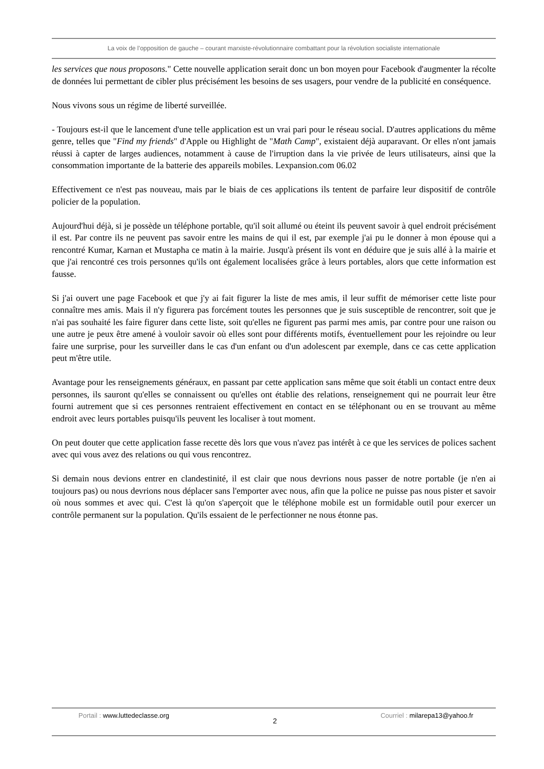La voix de l’opposition de gauche – courant marxiste-révolutionnaire combattant pour la révolution socialiste internationale
les services que nous proposons." Cette nouvelle application serait donc un bon moyen pour Facebook d'augmenter la récolte de données lui permettant de cibler plus précisément les besoins de ses usagers, pour vendre de la publicité en conséquence.
Nous vivons sous un régime de liberté surveillée.
- Toujours est-il que le lancement d'une telle application est un vrai pari pour le réseau social. D'autres applications du même genre, telles que "Find my friends" d'Apple ou Highlight de "Math Camp", existaient déjà auparavant. Or elles n'ont jamais réussi à capter de larges audiences, notamment à cause de l'irruption dans la vie privée de leurs utilisateurs, ainsi que la consommation importante de la batterie des appareils mobiles. Lexpansion.com 06.02
Effectivement ce n'est pas nouveau, mais par le biais de ces applications ils tentent de parfaire leur dispositif de contrôle policier de la population.
Aujourd'hui déjà, si je possède un téléphone portable, qu'il soit allumé ou éteint ils peuvent savoir à quel endroit précisément il est. Par contre ils ne peuvent pas savoir entre les mains de qui il est, par exemple j'ai pu le donner à mon épouse qui a rencontré Kumar, Karnan et Mustapha ce matin à la mairie. Jusqu'à présent ils vont en déduire que je suis allé à la mairie et que j'ai rencontré ces trois personnes qu'ils ont également localisées grâce à leurs portables, alors que cette information est fausse.
Si j'ai ouvert une page Facebook et que j'y ai fait figurer la liste de mes amis, il leur suffit de mémoriser cette liste pour connaître mes amis. Mais il n'y figurera pas forcément toutes les personnes que je suis susceptible de rencontrer, soit que je n'ai pas souhaité les faire figurer dans cette liste, soit qu'elles ne figurent pas parmi mes amis, par contre pour une raison ou une autre je peux être amené à vouloir savoir où elles sont pour différents motifs, éventuellement pour les rejoindre ou leur faire une surprise, pour les surveiller dans le cas d'un enfant ou d'un adolescent par exemple, dans ce cas cette application peut m'être utile.
Avantage pour les renseignements généraux, en passant par cette application sans même que soit établi un contact entre deux personnes, ils sauront qu'elles se connaissent ou qu'elles ont établie des relations, renseignement qui ne pourrait leur être fourni autrement que si ces personnes rentraient effectivement en contact en se téléphonant ou en se trouvant au même endroit avec leurs portables puisqu'ils peuvent les localiser à tout moment.
On peut douter que cette application fasse recette dès lors que vous n'avez pas intérêt à ce que les services de polices sachent avec qui vous avez des relations ou qui vous rencontrez.
Si demain nous devions entrer en clandestinité, il est clair que nous devrions nous passer de notre portable (je n'en ai toujours pas) ou nous devrions nous déplacer sans l'emporter avec nous, afin que la police ne puisse pas nous pister et savoir où nous sommes et avec qui. C'est là qu'on s'aperçoit que le téléphone mobile est un formidable outil pour exercer un contrôle permanent sur la population. Qu'ils essaient de le perfectionner ne nous étonne pas.
Portail : www.luttedeclasse.org 2 Courriel : milarepa13@yahoo.fr